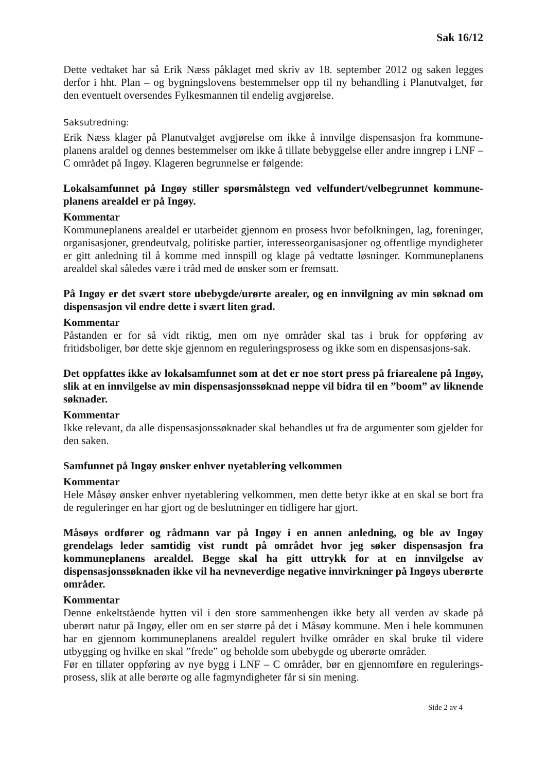Sak 16/12
Dette vedtaket har så Erik Næss påklaget med skriv av 18. september 2012 og saken legges derfor i hht. Plan – og bygningslovens bestemmelser opp til ny behandling i Planutvalget, før den eventuelt oversendes Fylkesmannen til endelig avgjørelse.
Saksutredning:
Erik Næss klager på Planutvalget avgjørelse om ikke å innvilge dispensasjon fra kommune-planens araldel og dennes bestemmelser om ikke å tillate bebyggelse eller andre inngrep i LNF – C området på Ingøy. Klageren begrunnelse er følgende:
Lokalsamfunnet på Ingøy stiller spørsmålstegn ved velfundert/velbegrunnet kommune-planens arealdel er på Ingøy.
Kommentar
Kommuneplanens arealdel er utarbeidet gjennom en prosess hvor befolkningen, lag, foreninger, organisasjoner, grendeutvalg, politiske partier, interesseorganisasjoner og offentlige myndigheter er gitt anledning til å komme med innspill og klage på vedtatte løsninger. Kommuneplanens arealdel skal således være i tråd med de ønsker som er fremsatt.
På Ingøy er det svært store ubebygde/urørte arealer, og en innvilgning av min søknad om dispensasjon vil endre dette i svært liten grad.
Kommentar
Påstanden er for så vidt riktig, men om nye områder skal tas i bruk for oppføring av fritidsboliger, bør dette skje gjennom en reguleringsprosess og ikke som en dispensasjons-sak.
Det oppfattes ikke av lokalsamfunnet som at det er noe stort press på friarealene på Ingøy, slik at en innvilgelse av min dispensasjonssøknad neppe vil bidra til en ”boom” av liknende søknader.
Kommentar
Ikke relevant, da alle dispensasjonssøknader skal behandles ut fra de argumenter som gjelder for den saken.
Samfunnet på Ingøy ønsker enhver nyetablering velkommen
Kommentar
Hele Måsøy ønsker enhver nyetablering velkommen, men dette betyr ikke at en skal se bort fra de reguleringer en har gjort og de beslutninger en tidligere har gjort.
Måsøys ordfører og rådmann var på Ingøy i en annen anledning, og ble av Ingøy grendelags leder samtidig vist rundt på området hvor jeg søker dispensasjon fra kommuneplanens arealdel. Begge skal ha gitt uttrykk for at en innvilgelse av dispensasjonssøknaden ikke vil ha nevneverdige negative innvirkninger på Ingøys uberørte områder.
Kommentar
Denne enkeltstående hytten vil i den store sammenhengen ikke bety all verden av skade på uberørt natur på Ingøy, eller om en ser større på det i Måsøy kommune. Men i hele kommunen har en gjennom kommuneplanens arealdel regulert hvilke områder en skal bruke til videre utbygging og hvilke en skal ”frede” og beholde som ubebygde og uberørte områder.
Før en tillater oppføring av nye bygg i LNF – C områder, bør en gjennomføre en regulerings-prosess, slik at alle berørte og alle fagmyndigheter får si sin mening.
Side 2 av 4